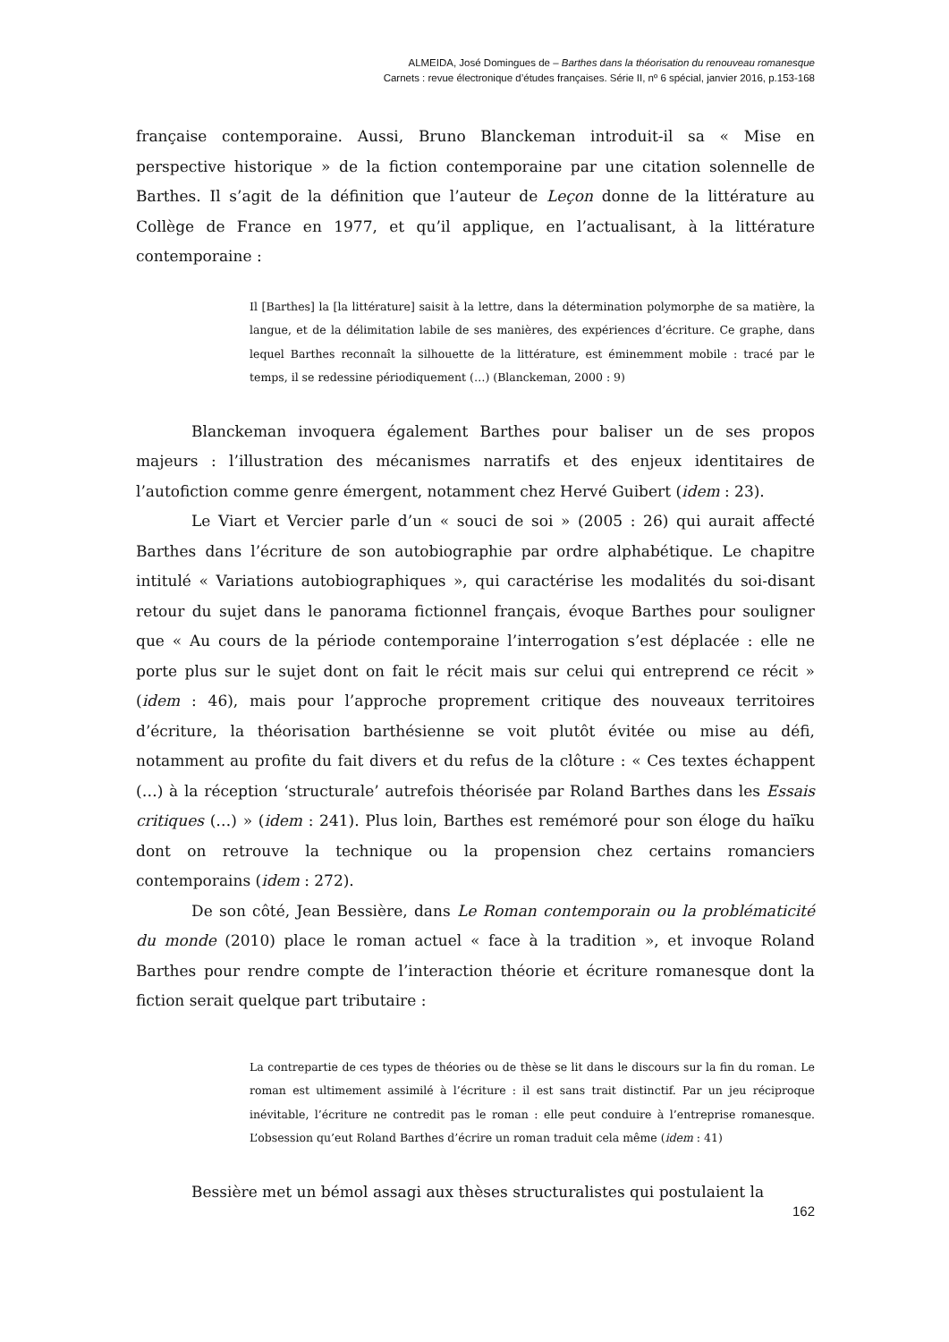ALMEIDA, José Domingues de – Barthes dans la théorisation du renouveau romanesque
Carnets : revue électronique d’études françaises. Série II, nº 6 spécial, janvier 2016, p.153-168
française contemporaine. Aussi, Bruno Blanckeman introduit-il sa « Mise en perspective historique » de la fiction contemporaine par une citation solennelle de Barthes. Il s’agit de la définition que l’auteur de Leçon donne de la littérature au Collège de France en 1977, et qu’il applique, en l’actualisant, à la littérature contemporaine :
Il [Barthes] la [la littérature] saisit à la lettre, dans la détermination polymorphe de sa matière, la langue, et de la délimitation labile de ses manières, des expériences d’écriture. Ce graphe, dans lequel Barthes reconnaît la silhouette de la littérature, est éminemment mobile : tracé par le temps, il se redessine périodiquement (…) (Blanckeman, 2000 : 9)
Blanckeman invoquera également Barthes pour baliser un de ses propos majeurs : l’illustration des mécanismes narratifs et des enjeux identitaires de l’autofiction comme genre émergent, notamment chez Hervé Guibert (idem : 23).
Le Viart et Vercier parle d’un « souci de soi » (2005 : 26) qui aurait affecté Barthes dans l’écriture de son autobiographie par ordre alphabétique. Le chapitre intitulé « Variations autobiographiques », qui caractérise les modalités du soi-disant retour du sujet dans le panorama fictionnel français, évoque Barthes pour souligner que « Au cours de la période contemporaine l’interrogation s’est déplacée : elle ne porte plus sur le sujet dont on fait le récit mais sur celui qui entreprend ce récit » (idem : 46), mais pour l’approche proprement critique des nouveaux territoires d’écriture, la théorisation barthésienne se voit plutôt évitée ou mise au défi, notamment au profite du fait divers et du refus de la clôture : « Ces textes échappent (…) à la réception ‘structurale’ autrefois théorisée par Roland Barthes dans les Essais critiques (…) » (idem : 241). Plus loin, Barthes est remémoré pour son éloge du haïku dont on retrouve la technique ou la propension chez certains romanciers contemporains (idem : 272).
De son côté, Jean Bessière, dans Le Roman contemporain ou la problématicité du monde (2010) place le roman actuel « face à la tradition », et invoque Roland Barthes pour rendre compte de l’interaction théorie et écriture romanesque dont la fiction serait quelque part tributaire :
La contrepartie de ces types de théories ou de thèse se lit dans le discours sur la fin du roman. Le roman est ultimement assimilé à l’écriture : il est sans trait distinctif. Par un jeu réciproque inévitable, l’écriture ne contredit pas le roman : elle peut conduire à l’entreprise romanesque. L’obsession qu’eut Roland Barthes d’écrire un roman traduit cela même (idem : 41)
Bessière met un bémol assagi aux thèses structuralistes qui postulaient la
162